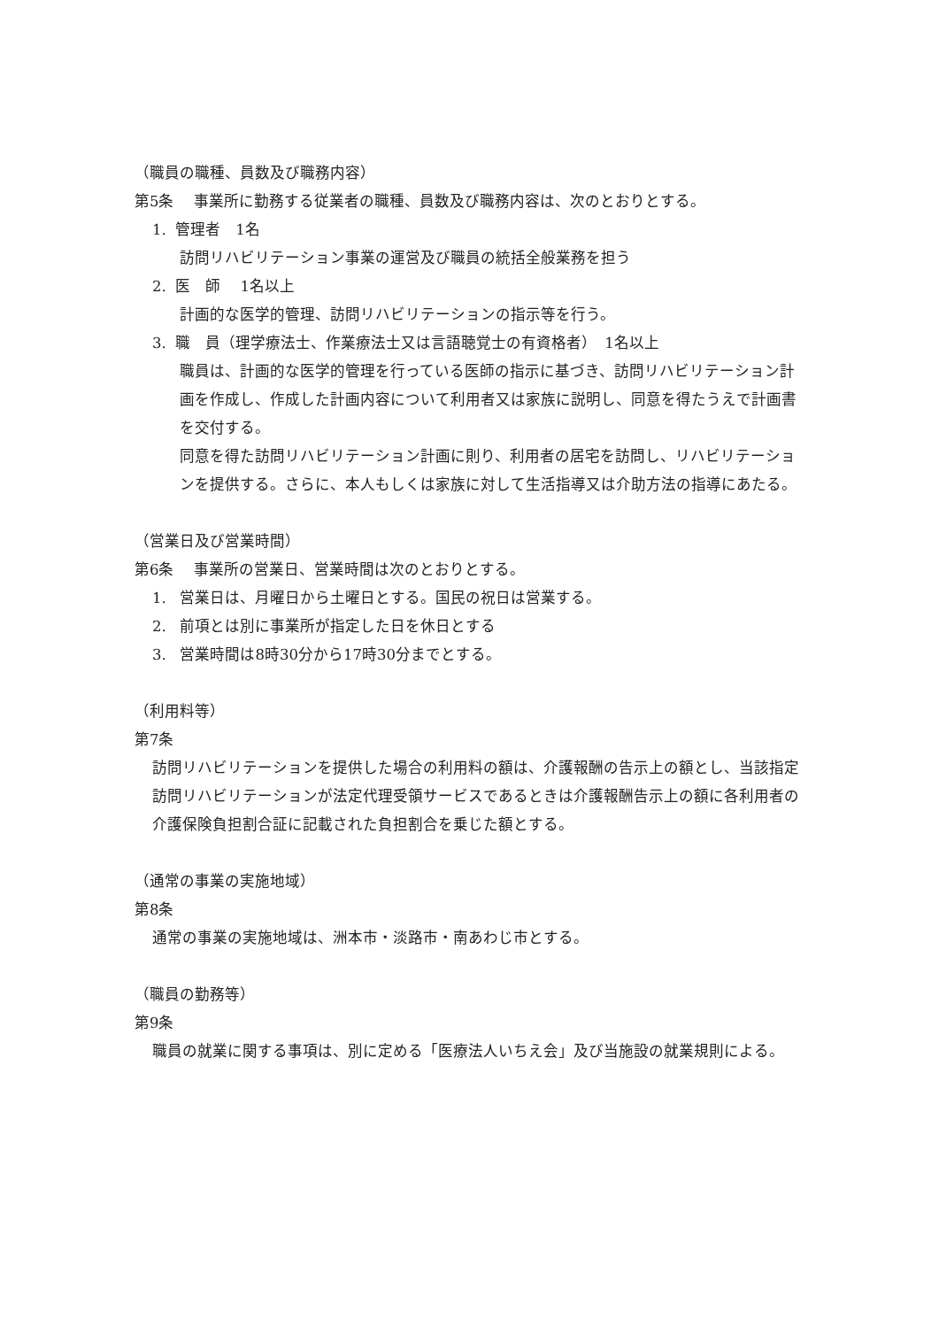（職員の職種、員数及び職務内容）
第5条　 事業所に勤務する従業者の職種、員数及び職務内容は、次のとおりとする。
1. 管理者　1名
訪問リハビリテーション事業の運営及び職員の統括全般業務を担う
2. 医　師　 1名以上
計画的な医学的管理、訪問リハビリテーションの指示等を行う。
3. 職　員（理学療法士、作業療法士又は言語聴覚士の有資格者）　1名以上
職員は、計画的な医学的管理を行っている医師の指示に基づき、訪問リハビリテーション計画を作成し、作成した計画内容について利用者又は家族に説明し、同意を得たうえで計画書を交付する。
同意を得た訪問リハビリテーション計画に則り、利用者の居宅を訪問し、リハビリテーションを提供する。さらに、本人もしくは家族に対して生活指導又は介助方法の指導にあたる。
（営業日及び営業時間）
第6条　 事業所の営業日、営業時間は次のとおりとする。
1. 営業日は、月曜日から土曜日とする。国民の祝日は営業する。
2. 前項とは別に事業所が指定した日を休日とする
3. 営業時間は8時30分から17時30分までとする。
（利用料等）
第7条
訪問リハビリテーションを提供した場合の利用料の額は、介護報酬の告示上の額とし、当該指定訪問リハビリテーションが法定代理受領サービスであるときは介護報酬告示上の額に各利用者の介護保険負担割合証に記載された負担割合を乗じた額とする。
（通常の事業の実施地域）
第8条
通常の事業の実施地域は、洲本市・淡路市・南あわじ市とする。
（職員の勤務等）
第9条
職員の就業に関する事項は、別に定める「医療法人いちえ会」及び当施設の就業規則による。